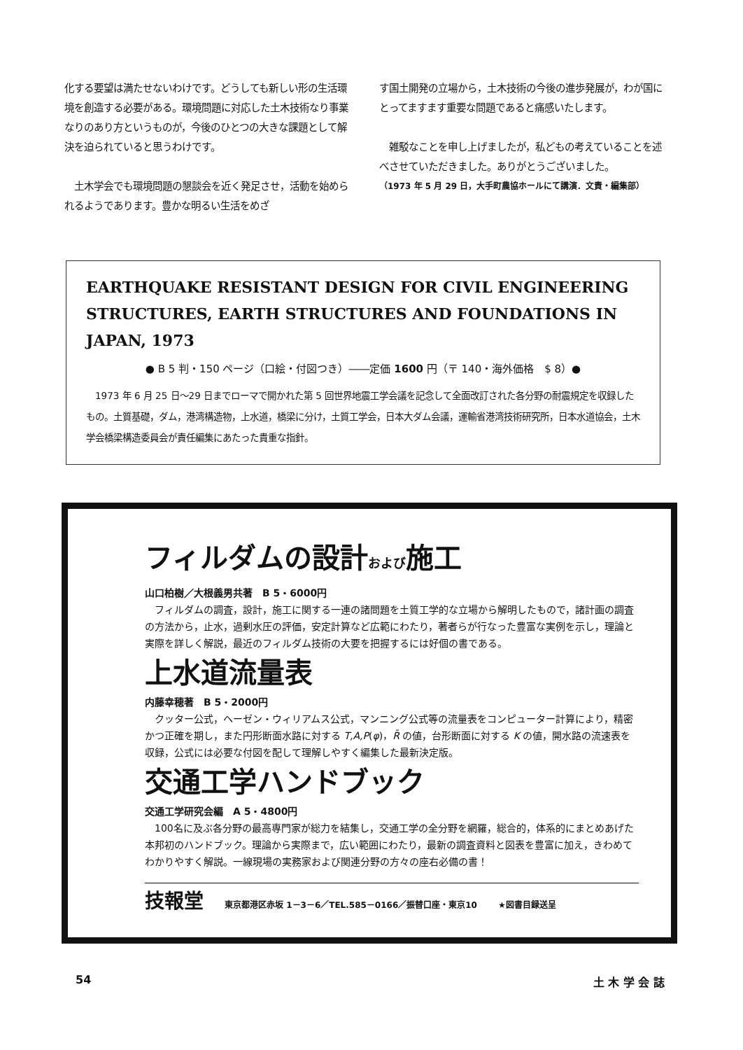化する要望は満たせないわけです。どうしても新しい形の生活環境を創造する必要がある。環境問題に対応した土木技術なり事業なりのあり方というものが，今後のひとつの大きな課題として解決を迫られていると思うわけです。
　土木学会でも環境問題の懇談会を近く発足させ，活動を始められるようであります。豊かな明るい生活をめざ
す国土開発の立場から，土木技術の今後の進歩発展が，わが国にとってますます重要な問題であると痛感いたします。
　雑駁なことを申し上げましたが，私どもの考えていることを述べさせていただきました。ありがとうございました。
（1973 年 5 月 29 日，大手町農協ホールにて講演．文責・編集部）
EARTHQUAKE RESISTANT DESIGN FOR CIVIL ENGINEERING STRUCTURES, EARTH STRUCTURES AND FOUNDATIONS IN JAPAN, 1973
● B 5 判・150 ページ（口絵・付図つき）――定価 1600 円（〒 140・海外価格　$ 8）●
　1973 年 6 月 25 日～29 日までローマで開かれた第 5 回世界地震工学会議を記念して全面改訂された各分野の耐震規定を収録したもの。土質基礎，ダム，港湾構造物，上水道，橋梁に分け，土質工学会，日本大ダム会議，運輸省港湾技術研究所，日本水道協会，土木学会橋梁構造委員会が責任編集にあたった貴重な指針。
フィルダムの設計および施工
山口柏樹／大根義男共著　B 5・6000円
　フィルダムの調査，設計，施工に関する一連の諸問題を土質工学的な立場から解明したもので，諸計画の調査の方法から，止水，過剰水圧の評価，安定計算など広範にわたり，著者らが行なった豊富な実例を示し，理論と実際を詳しく解説，最近のフィルダム技術の大要を把握するには好個の書である。
上水道流量表
内藤幸穂著　B 5・2000円
　クッター公式，ヘーゼン・ウィリアムス公式，マンニング公式等の流量表をコンピューター計算により，精密かつ正確を期し，また円形断面水路に対する T,A,P(φ)，R̄ の値，台形断面に対する K の値，開水路の流速表を収録，公式には必要な付図を配して理解しやすく編集した最新決定版。
交通工学ハンドブック
交通工学研究会編　A 5・4800円
　100名に及ぶ各分野の最高専門家が総力を結集し，交通工学の全分野を網羅，総合的，体系的にまとめあげた本邦初のハンドブック。理論から実際まで，広い範囲にわたり，最新の調査資料と図表を豊富に加え，きわめてわかりやすく解説。一線現場の実務家および関連分野の方々の座右必備の書！
技報堂 東京都港区赤坂 1－3－6／TEL.585－0166／振替口座・東京10 ★図書目録送呈
54 土 木 学 会 誌